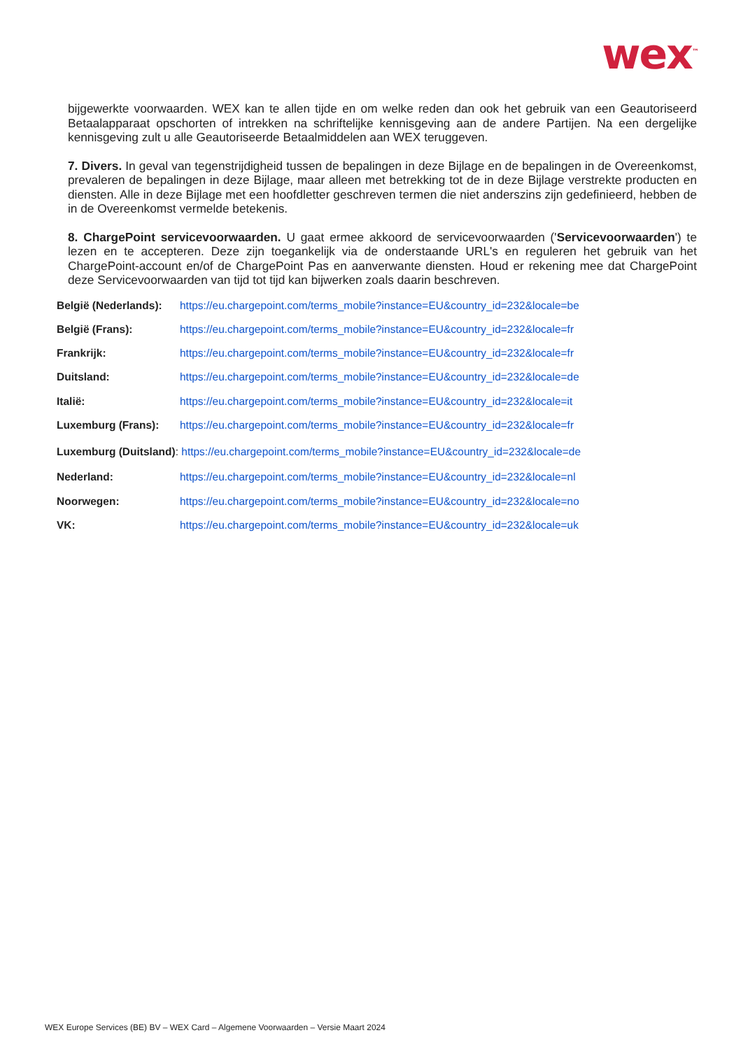wex<sup>™</sup>
bijgewerkte voorwaarden. WEX kan te allen tijde en om welke reden dan ook het gebruik van een Geautoriseerd Betaalapparaat opschorten of intrekken na schriftelijke kennisgeving aan de andere Partijen. Na een dergelijke kennisgeving zult u alle Geautoriseerde Betaalmiddelen aan WEX teruggeven.
7. Divers. In geval van tegenstrijdigheid tussen de bepalingen in deze Bijlage en de bepalingen in de Overeenkomst, prevaleren de bepalingen in deze Bijlage, maar alleen met betrekking tot de in deze Bijlage verstrekte producten en diensten. Alle in deze Bijlage met een hoofdletter geschreven termen die niet anderszins zijn gedefinieerd, hebben de in de Overeenkomst vermelde betekenis.
8. ChargePoint servicevoorwaarden. U gaat ermee akkoord de servicevoorwaarden ('Servicevoorwaarden') te lezen en te accepteren. Deze zijn toegankelijk via de onderstaande URL's en reguleren het gebruik van het ChargePoint-account en/of de ChargePoint Pas en aanverwante diensten. Houd er rekening mee dat ChargePoint deze Servicevoorwaarden van tijd tot tijd kan bijwerken zoals daarin beschreven.
België (Nederlands): https://eu.chargepoint.com/terms_mobile?instance=EU&country_id=232&locale=be
België (Frans): https://eu.chargepoint.com/terms_mobile?instance=EU&country_id=232&locale=fr
Frankrijk: https://eu.chargepoint.com/terms_mobile?instance=EU&country_id=232&locale=fr
Duitsland: https://eu.chargepoint.com/terms_mobile?instance=EU&country_id=232&locale=de
Italië: https://eu.chargepoint.com/terms_mobile?instance=EU&country_id=232&locale=it
Luxemburg (Frans): https://eu.chargepoint.com/terms_mobile?instance=EU&country_id=232&locale=fr
Luxemburg (Duitsland): https://eu.chargepoint.com/terms_mobile?instance=EU&country_id=232&locale=de
Nederland: https://eu.chargepoint.com/terms_mobile?instance=EU&country_id=232&locale=nl
Noorwegen: https://eu.chargepoint.com/terms_mobile?instance=EU&country_id=232&locale=no
VK: https://eu.chargepoint.com/terms_mobile?instance=EU&country_id=232&locale=uk
WEX Europe Services (BE) BV – WEX Card – Algemene Voorwaarden – Versie Maart 2024